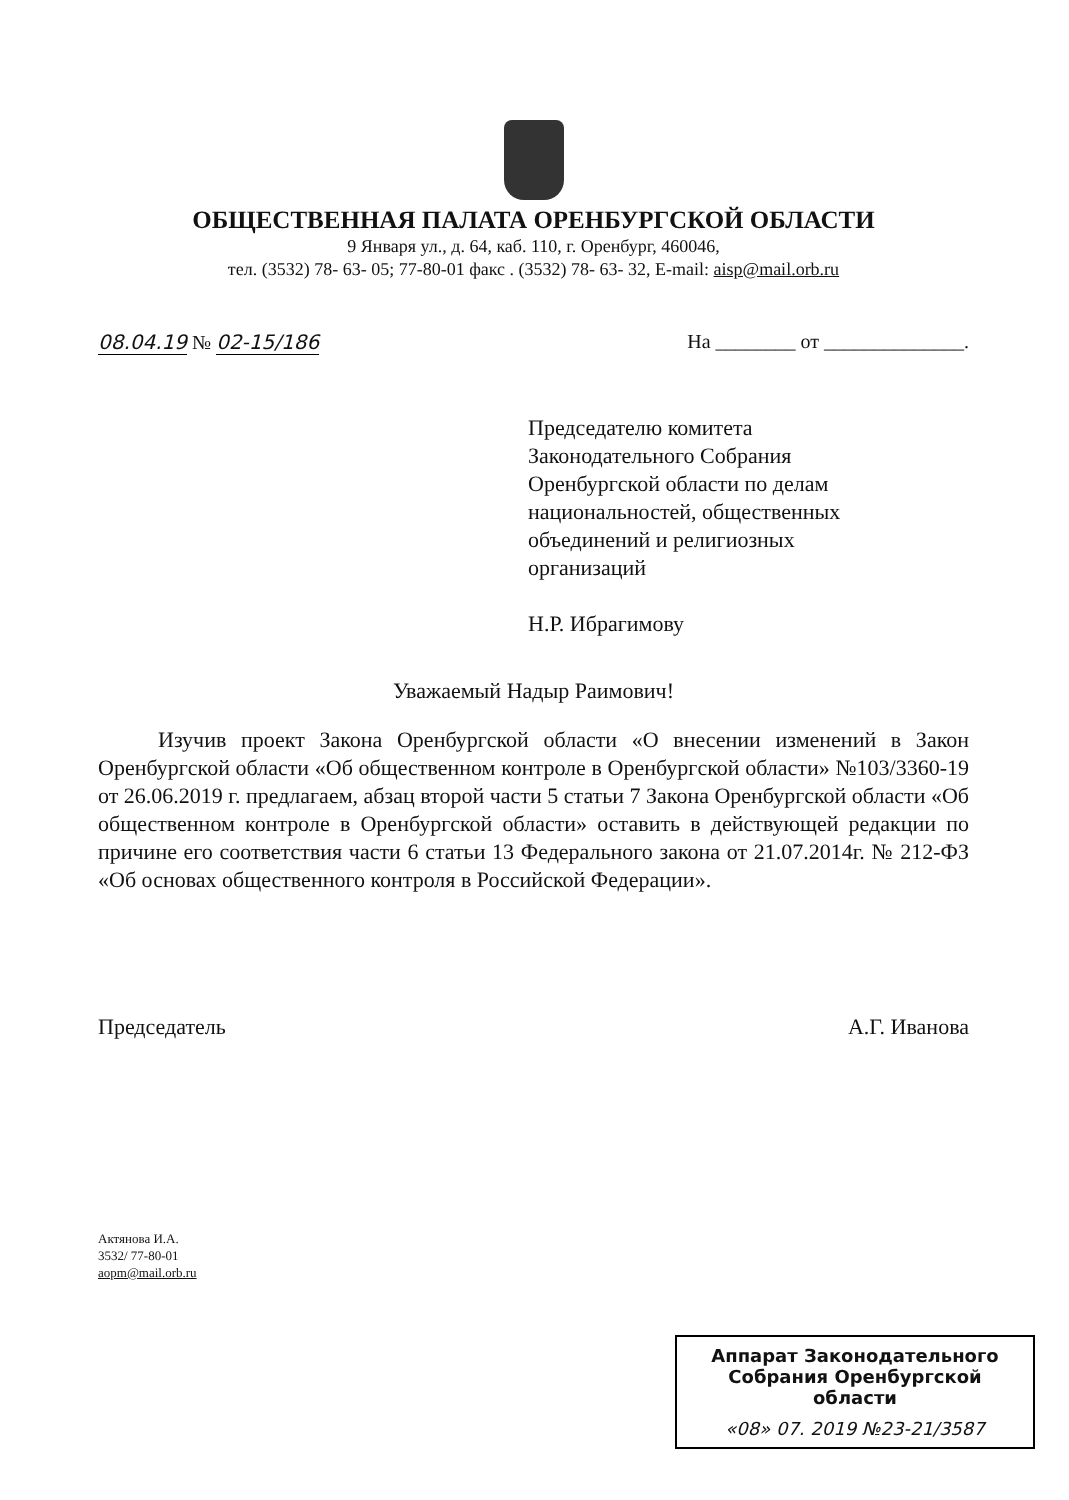ОБЩЕСТВЕННАЯ ПАЛАТА ОРЕНБУРГСКОЙ ОБЛАСТИ
9 Января ул., д. 64, каб. 110, г. Оренбург, 460046,
тел. (3532) 78- 63- 05; 77-80-01 факс . (3532) 78- 63- 32, E-mail: aisp@mail.orb.ru
08.04.19 № 02-15/186 На ________ от ______________.
Председателю комитета
Законодательного Собрания
Оренбургской области по делам
национальностей, общественных
объединений и религиозных
организаций
Н.Р. Ибрагимову
Уважаемый Надыр Раимович!
Изучив проект Закона Оренбургской области «О внесении изменений в Закон Оренбургской области «Об общественном контроле в Оренбургской области» №103/3360-19 от 26.06.2019 г. предлагаем, абзац второй части 5 статьи 7 Закона Оренбургской области «Об общественном контроле в Оренбургской области» оставить в действующей редакции по причине его соответствия части 6 статьи 13 Федерального закона от 21.07.2014г. № 212-ФЗ «Об основах общественного контроля в Российской Федерации».
Председатель А.Г. Иванова
Актянова И.А.
3532/ 77-80-01
aopm@mail.orb.ru
Аппарат Законодательного
Собрания Оренбургской
области
«08» 07. 2019 №23-21/3587